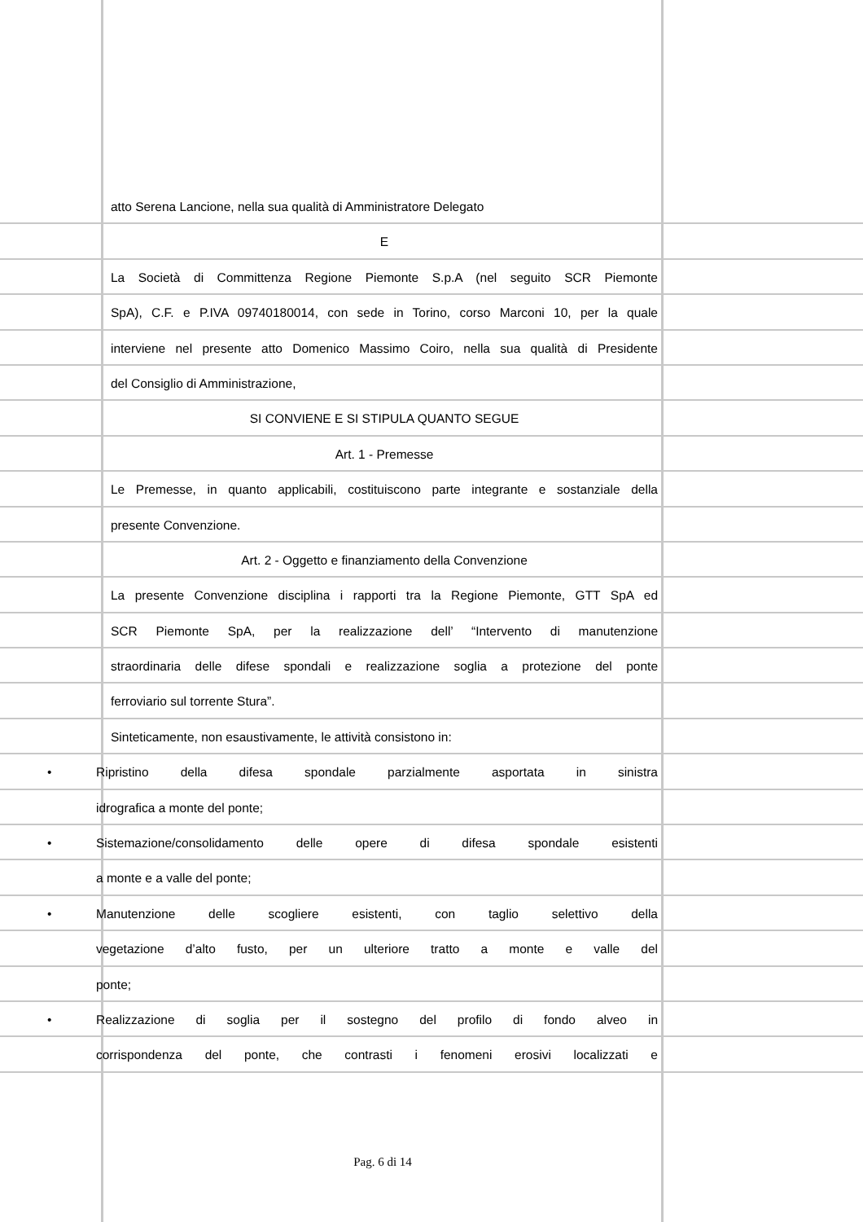atto Serena Lancione, nella sua qualità di Amministratore Delegato
E
La Società di Committenza Regione Piemonte S.p.A (nel seguito SCR Piemonte
SpA), C.F. e P.IVA 09740180014, con sede in Torino, corso Marconi 10, per la quale
interviene nel presente atto Domenico Massimo Coiro, nella sua qualità di Presidente
del Consiglio di Amministrazione,
SI CONVIENE E SI STIPULA QUANTO SEGUE
Art. 1 - Premesse
Le Premesse, in quanto applicabili, costituiscono parte integrante e sostanziale della
presente Convenzione.
Art. 2 - Oggetto e finanziamento della Convenzione
La presente Convenzione disciplina i rapporti tra la Regione Piemonte, GTT SpA ed
SCR Piemonte SpA, per la realizzazione dell’ “Intervento di manutenzione
straordinaria delle difese spondali e realizzazione soglia a protezione del ponte
ferroviario sul torrente Stura”.
Sinteticamente, non esaustivamente, le attività consistono in:
• Ripristino della difesa spondale parzialmente asportata in sinistra
idrografica a monte del ponte;
• Sistemazione/consolidamento delle opere di difesa spondale esistenti
a monte e a valle del ponte;
• Manutenzione delle scogliere esistenti, con taglio selettivo della
vegetazione d’alto fusto, per un ulteriore tratto a monte e valle del
ponte;
• Realizzazione di soglia per il sostegno del profilo di fondo alveo in
corrispondenza del ponte, che contrasti i fenomeni erosivi localizzati e
Pag. 6 di 14